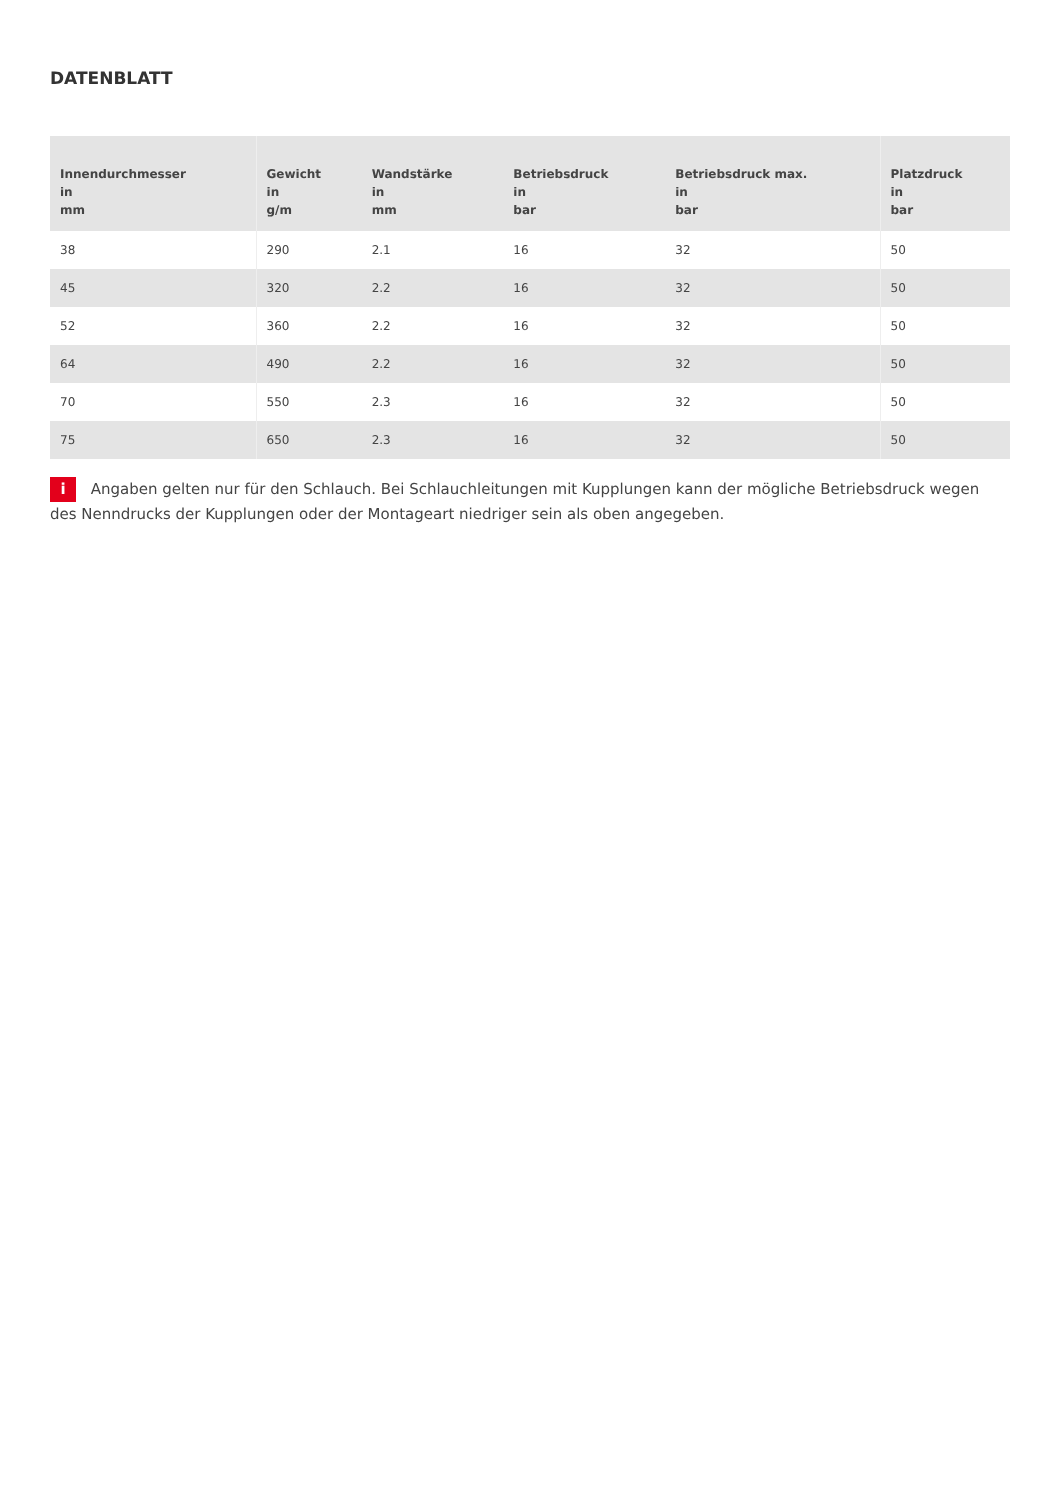DATENBLATT
| Innendurchmesser in mm | Gewicht in g/m | Wandstärke in mm | Betriebsdruck in bar | Betriebsdruck max. in bar | Platzdruck in bar |
| --- | --- | --- | --- | --- | --- |
| 38 | 290 | 2.1 | 16 | 32 | 50 |
| 45 | 320 | 2.2 | 16 | 32 | 50 |
| 52 | 360 | 2.2 | 16 | 32 | 50 |
| 64 | 490 | 2.2 | 16 | 32 | 50 |
| 70 | 550 | 2.3 | 16 | 32 | 50 |
| 75 | 650 | 2.3 | 16 | 32 | 50 |
i Angaben gelten nur für den Schlauch. Bei Schlauchleitungen mit Kupplungen kann der mögliche Betriebsdruck wegen des Nenndrucks der Kupplungen oder der Montageart niedriger sein als oben angegeben.